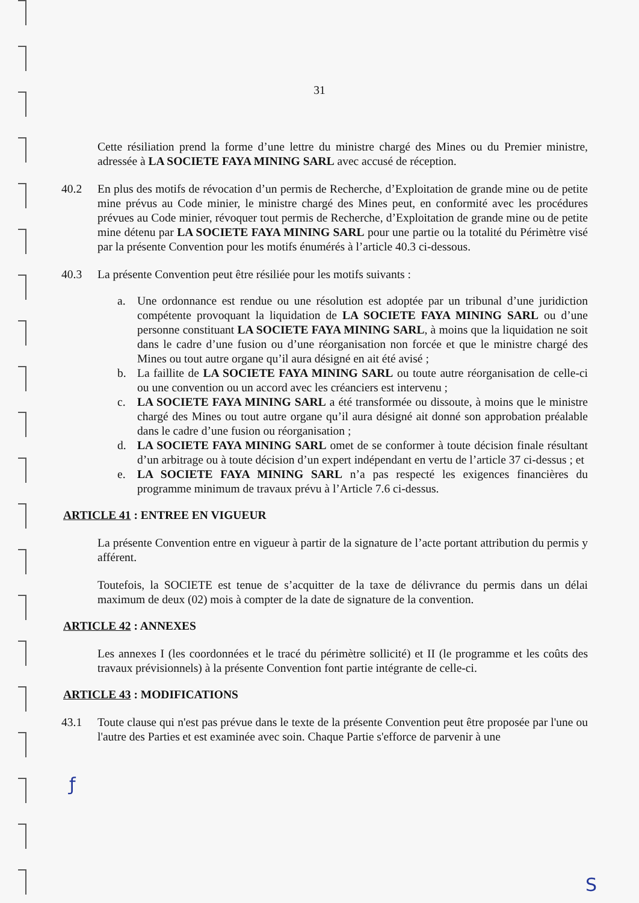31
Cette résiliation prend la forme d’une lettre du ministre chargé des Mines ou du Premier ministre, adressée à LA SOCIETE FAYA MINING SARL avec accusé de réception.
40.2 En plus des motifs de révocation d’un permis de Recherche, d’Exploitation de grande mine ou de petite mine prévus au Code minier, le ministre chargé des Mines peut, en conformité avec les procédures prévues au Code minier, révoquer tout permis de Recherche, d’Exploitation de grande mine ou de petite mine détenu par LA SOCIETE FAYA MINING SARL pour une partie ou la totalité du Périmètre visé par la présente Convention pour les motifs énumérés à l’article 40.3 ci-dessous.
40.3 La présente Convention peut être résiliée pour les motifs suivants :
a. Une ordonnance est rendue ou une résolution est adoptée par un tribunal d’une juridiction compétente provoquant la liquidation de LA SOCIETE FAYA MINING SARL ou d’une personne constituant LA SOCIETE FAYA MINING SARL, à moins que la liquidation ne soit dans le cadre d’une fusion ou d’une réorganisation non forcée et que le ministre chargé des Mines ou tout autre organe qu’il aura désigné en ait été avisé ;
b. La faillite de LA SOCIETE FAYA MINING SARL ou toute autre réorganisation de celle-ci ou une convention ou un accord avec les créanciers est intervenu ;
c. LA SOCIETE FAYA MINING SARL a été transformée ou dissoute, à moins que le ministre chargé des Mines ou tout autre organe qu’il aura désigné ait donné son approbation préalable dans le cadre d’une fusion ou réorganisation ;
d. LA SOCIETE FAYA MINING SARL omet de se conformer à toute décision finale résultant d’un arbitrage ou à toute décision d’un expert indépendant en vertu de l’article 37 ci-dessus ; et
e. LA SOCIETE FAYA MINING SARL n’a pas respecté les exigences financières du programme minimum de travaux prévu à l’Article 7.6 ci-dessus.
ARTICLE 41 : ENTREE EN VIGUEUR
La présente Convention entre en vigueur à partir de la signature de l’acte portant attribution du permis y afférent.
Toutefois, la SOCIETE est tenue de s’acquitter de la taxe de délivrance du permis dans un délai maximum de deux (02) mois à compter de la date de signature de la convention.
ARTICLE 42 : ANNEXES
Les annexes I (les coordonnées et le tracé du périmètre sollicité) et II (le programme et les coûts des travaux prévisionnels) à la présente Convention font partie intégrante de celle-ci.
ARTICLE 43 : MODIFICATIONS
43.1 Toute clause qui n'est pas prévue dans le texte de la présente Convention peut être proposée par l'une ou l'autre des Parties et est examinée avec soin. Chaque Partie s'efforce de parvenir à une
ƒ
S